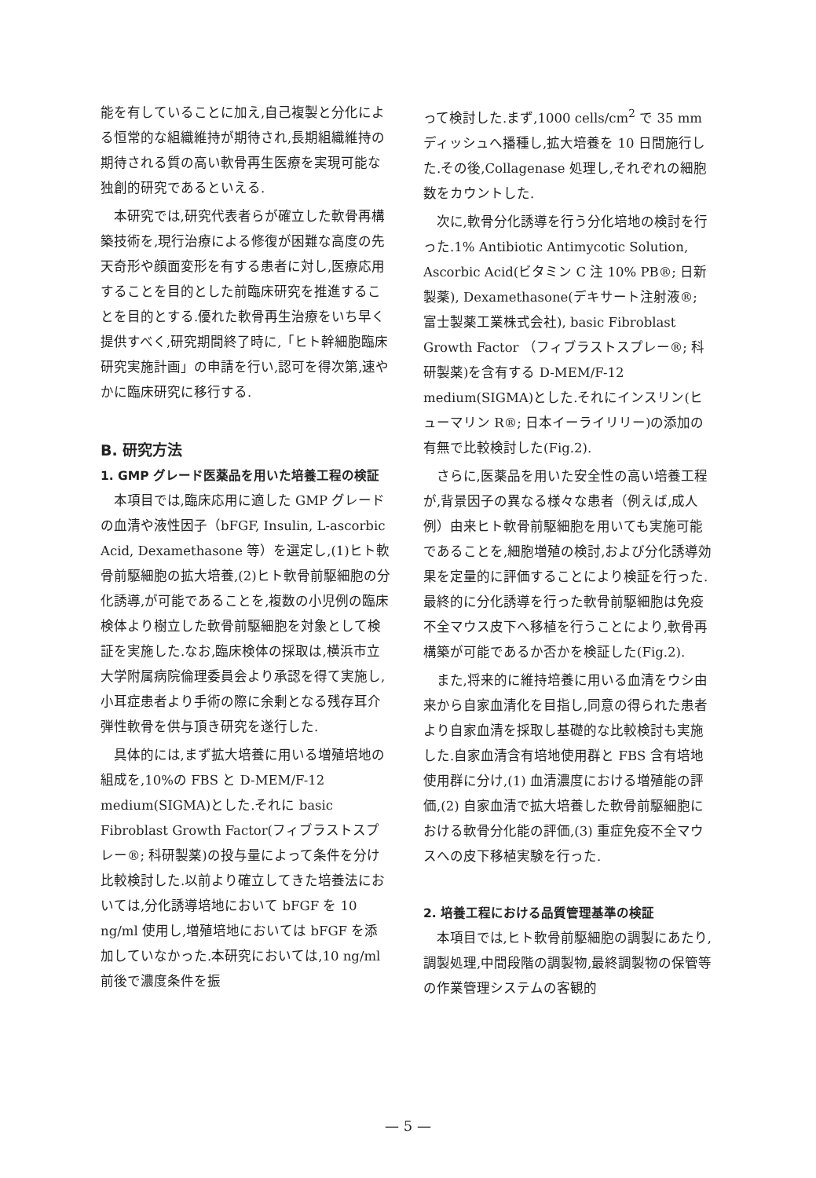能を有していることに加え,自己複製と分化による恒常的な組織維持が期待され,長期組織維持の期待される質の高い軟骨再生医療を実現可能な独創的研究であるといえる.
本研究では,研究代表者らが確立した軟骨再構築技術を,現行治療による修復が困難な高度の先天奇形や顔面変形を有する患者に対し,医療応用することを目的とした前臨床研究を推進することを目的とする.優れた軟骨再生治療をいち早く提供すべく,研究期間終了時に,「ヒト幹細胞臨床研究実施計画」の申請を行い,認可を得次第,速やかに臨床研究に移行する.
B. 研究方法
1. GMP グレード医薬品を用いた培養工程の検証
本項目では,臨床応用に適した GMP グレードの血清や液性因子（bFGF, Insulin, L-ascorbic Acid, Dexamethasone 等）を選定し,(1)ヒト軟骨前駆細胞の拡大培養,(2)ヒト軟骨前駆細胞の分化誘導,が可能であることを,複数の小児例の臨床検体より樹立した軟骨前駆細胞を対象として検証を実施した.なお,臨床検体の採取は,横浜市立大学附属病院倫理委員会より承認を得て実施し,小耳症患者より手術の際に余剰となる残存耳介弾性軟骨を供与頂き研究を遂行した.
具体的には,まず拡大培養に用いる増殖培地の組成を,10%の FBS と D-MEM/F-12 medium(SIGMA)とした.それに basic Fibroblast Growth Factor(フィブラストスプレー®; 科研製薬)の投与量によって条件を分け比較検討した.以前より確立してきた培養法においては,分化誘導培地において bFGF を 10 ng/ml 使用し,増殖培地においては bFGF を添加していなかった.本研究においては,10 ng/ml 前後で濃度条件を振
って検討した.まず,1000 cells/cm<sup>2</sup> で 35 mm ディッシュへ播種し,拡大培養を 10 日間施行した.その後,Collagenase 処理し,それぞれの細胞数をカウントした.
次に,軟骨分化誘導を行う分化培地の検討を行った.1% Antibiotic Antimycotic Solution, Ascorbic Acid(ビタミン C 注 10% PB®; 日新製薬), Dexamethasone(デキサート注射液®; 富士製薬工業株式会社), basic Fibroblast Growth Factor （フィブラストスプレー®; 科研製薬)を含有する D-MEM/F-12 medium(SIGMA)とした.それにインスリン(ヒューマリン R®; 日本イーライリリー)の添加の有無で比較検討した(Fig.2).
さらに,医薬品を用いた安全性の高い培養工程が,背景因子の異なる様々な患者（例えば,成人例）由来ヒト軟骨前駆細胞を用いても実施可能であることを,細胞増殖の検討,および分化誘導効果を定量的に評価することにより検証を行った.最終的に分化誘導を行った軟骨前駆細胞は免疫不全マウス皮下へ移植を行うことにより,軟骨再構築が可能であるか否かを検証した(Fig.2).
また,将来的に維持培養に用いる血清をウシ由来から自家血清化を目指し,同意の得られた患者より自家血清を採取し基礎的な比較検討も実施した.自家血清含有培地使用群と FBS 含有培地使用群に分け,(1) 血清濃度における増殖能の評価,(2) 自家血清で拡大培養した軟骨前駆細胞における軟骨分化能の評価,(3) 重症免疫不全マウスへの皮下移植実験を行った.
2. 培養工程における品質管理基準の検証
本項目では,ヒト軟骨前駆細胞の調製にあたり,調製処理,中間段階の調製物,最終調製物の保管等の作業管理システムの客観的
— 5 —